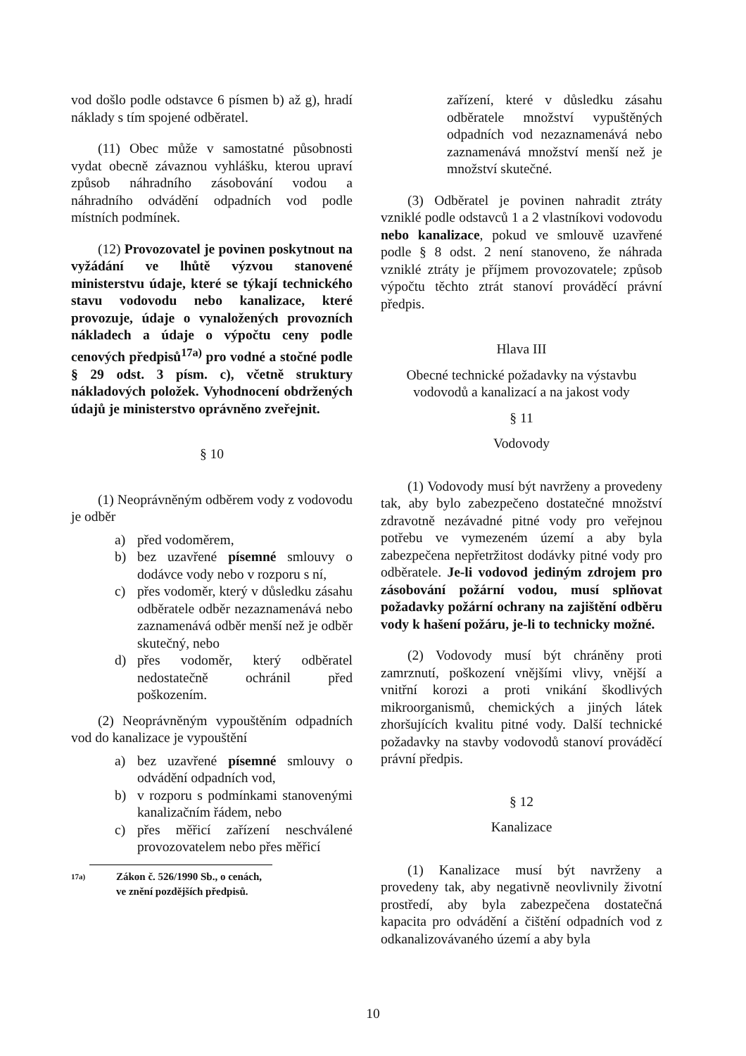vod došlo podle odstavce 6 písmen b) až g), hradí náklady s tím spojené odběratel.
(11) Obec může v samostatné působnosti vydat obecně závaznou vyhlášku, kterou upraví způsob náhradního zásobování vodou a náhradního odvádění odpadních vod podle místních podmínek.
(12) Provozovatel je povinen poskytnout na vyžádání ve lhůtě výzvou stanovené ministerstvu údaje, které se týkají technického stavu vodovodu nebo kanalizace, které provozuje, údaje o vynaložených provozních nákladech a údaje o výpočtu ceny podle cenových předpisů<sup>17a)</sup> pro vodné a stočné podle § 29 odst. 3 písm. c), včetně struktury nákladových položek. Vyhodnocení obdržených údajů je ministerstvo oprávněno zveřejnit.
§ 10
(1) Neoprávněným odběrem vody z vodovodu je odběr
a) před vodoměrem,
b) bez uzavřené písemné smlouvy o dodávce vody nebo v rozporu s ní,
c) přes vodoměr, který v důsledku zásahu odběratele odběr nezaznamenává nebo zaznamenává odběr menší než je odběr skutečný, nebo
d) přes vodoměr, který odběratel nedostatečně ochránil před poškozením.
(2) Neoprávněným vypouštěním odpadních vod do kanalizace je vypouštění
a) bez uzavřené písemné smlouvy o odvádění odpadních vod,
b) v rozporu s podmínkami stanovenými kanalizačním řádem, nebo
c) přes měřicí zařízení neschválené provozovatelem nebo přes měřicí
17a) Zákon č. 526/1990 Sb., o cenách, ve znění pozdějších předpisů.
zařízení, které v důsledku zásahu odběratele množství vypuštěných odpadních vod nezaznamenává nebo zaznamenává množství menší než je množství skutečné.
(3) Odběratel je povinen nahradit ztráty vzniklé podle odstavců 1 a 2 vlastníkovi vodovodu nebo kanalizace, pokud ve smlouvě uzavřené podle § 8 odst. 2 není stanoveno, že náhrada vzniklé ztráty je příjmem provozovatele; způsob výpočtu těchto ztrát stanoví prováděcí právní předpis.
Hlava III
Obecné technické požadavky na výstavbu vodovodů a kanalizací a na jakost vody
§ 11
Vodovody
(1) Vodovody musí být navrženy a provedeny tak, aby bylo zabezpečeno dostatečné množství zdravotně nezávadné pitné vody pro veřejnou potřebu ve vymezeném území a aby byla zabezpečena nepřetržitost dodávky pitné vody pro odběratele. Je-li vodovod jediným zdrojem pro zásobování požární vodou, musí splňovat požadavky požární ochrany na zajištění odběru vody k hašení požáru, je-li to technicky možné.
(2) Vodovody musí být chráněny proti zamrznutí, poškození vnějšími vlivy, vnější a vnitřní korozi a proti vnikání škodlivých mikroorganismů, chemických a jiných látek zhoršujících kvalitu pitné vody. Další technické požadavky na stavby vodovodů stanoví prováděcí právní předpis.
§ 12
Kanalizace
(1) Kanalizace musí být navrženy a provedeny tak, aby negativně neovlivnily životní prostředí, aby byla zabezpečena dostatečná kapacita pro odvádění a čištění odpadních vod z odkanalizovávaného území a aby byla
10